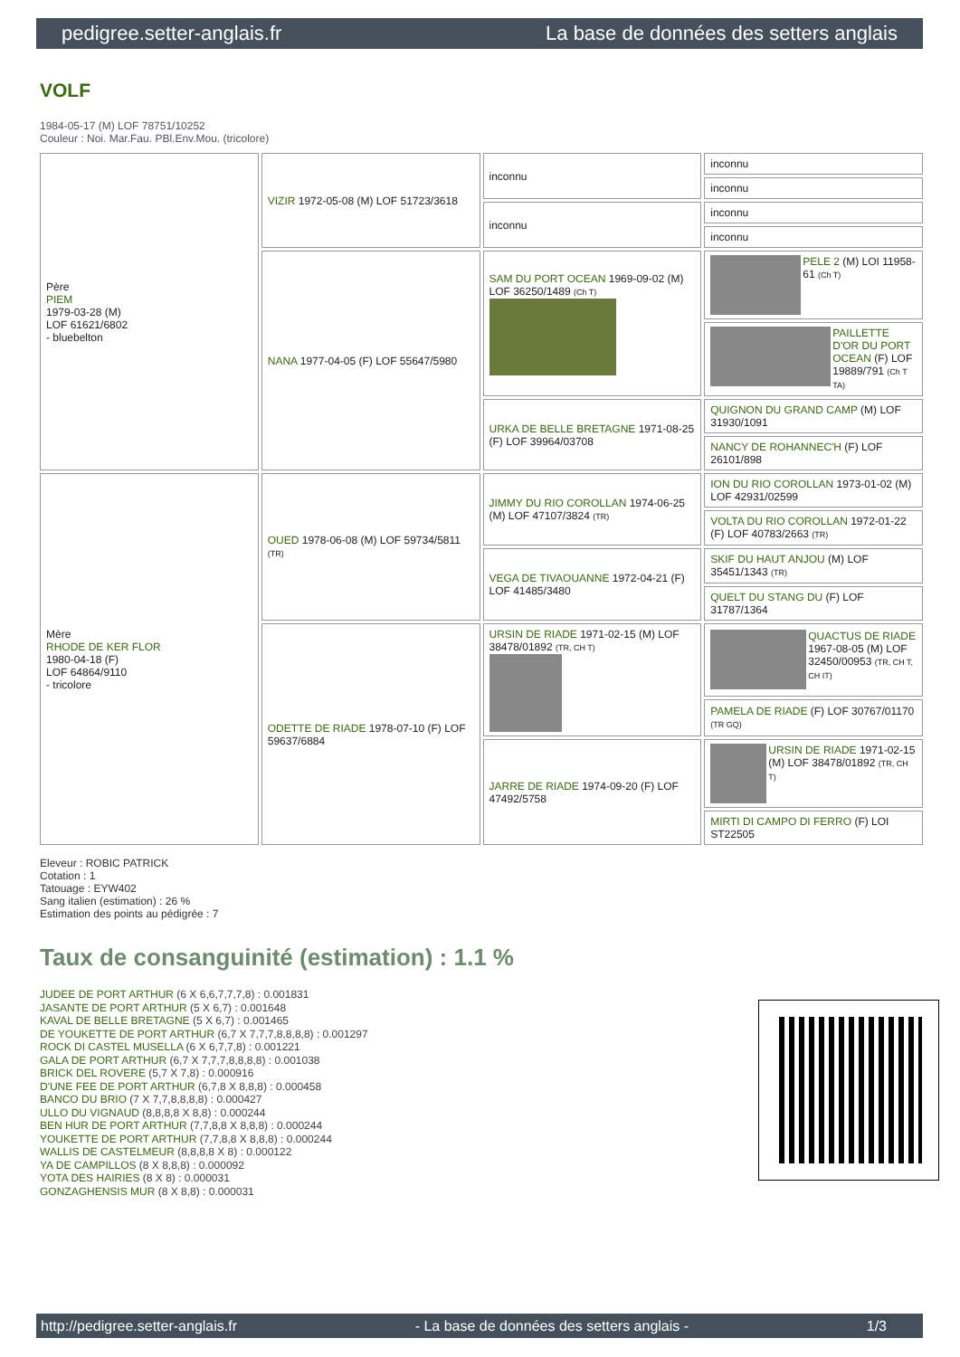pedigree.setter-anglais.fr La base de données des setters anglais
VOLF
1984-05-17 (M) LOF 78751/10252
Couleur : Noi. Mar.Fau. PBl.Env.Mou. (tricolore)
| Père PIEM 1979-03-28 (M) LOF 61621/6802 - bluebelton | VIZIR 1972-05-08 (M) LOF 51723/3618 | inconnu | inconnu |
| | | | inconnu |
| | | inconnu | inconnu |
| | | | inconnu |
| | NANA 1977-04-05 (F) LOF 55647/5980 | SAM DU PORT OCEAN 1969-09-02 (M) LOF 36250/1489 (Ch T) | PELE 2 (M) LOI 11958-61 (Ch T) |
| | | | PAILLETTE D'OR DU PORT OCEAN (F) LOF 19889/791 (Ch T TA) |
| | | URKA DE BELLE BRETAGNE 1971-08-25 (F) LOF 39964/03708 | QUIGNON DU GRAND CAMP (M) LOF 31930/1091 |
| | | | NANCY DE ROHANNEC'H (F) LOF 26101/898 |
| Mère RHODE DE KER FLOR 1980-04-18 (F) LOF 64864/9110 - tricolore | OUED 1978-06-08 (M) LOF 59734/5811 (TR) | JIMMY DU RIO COROLLAN 1974-06-25 (M) LOF 47107/3824 (TR) | ION DU RIO COROLLAN 1973-01-02 (M) LOF 42931/02599 |
| | | | VOLTA DU RIO COROLLAN 1972-01-22 (F) LOF 40783/2663 (TR) |
| | | VEGA DE TIVAOUANNE 1972-04-21 (F) LOF 41485/3480 | SKIF DU HAUT ANJOU (M) LOF 35451/1343 (TR) |
| | | | QUELT DU STANG DU (F) LOF 31787/1364 |
| | ODETTE DE RIADE 1978-07-10 (F) LOF 59637/6884 | URSIN DE RIADE 1971-02-15 (M) LOF 38478/01892 (TR, CH T) | QUACTUS DE RIADE 1967-08-05 (M) LOF 32450/00953 (TR, CH T, CH IT) |
| | | | PAMELA DE RIADE (F) LOF 30767/01170 (TR GQ) |
| | | JARRE DE RIADE 1974-09-20 (F) LOF 47492/5758 | URSIN DE RIADE 1971-02-15 (M) LOF 38478/01892 (TR, CH T) |
| | | | MIRTI DI CAMPO DI FERRO (F) LOI ST22505 |
Eleveur : ROBIC PATRICK
Cotation : 1
Tatouage : EYW402
Sang italien (estimation) : 26 %
Estimation des points au pédigrée : 7
Taux de consanguinité (estimation) : 1.1 %
JUDEE DE PORT ARTHUR (6 X 6,6,7,7,7,8) : 0.001831
JASANTE DE PORT ARTHUR (5 X 6,7) : 0.001648
KAVAL DE BELLE BRETAGNE (5 X 6,7) : 0.001465
DE YOUKETTE DE PORT ARTHUR (6,7 X 7,7,7,8,8,8,8) : 0.001297
ROCK DI CASTEL MUSELLA (6 X 6,7,7,8) : 0.001221
GALA DE PORT ARTHUR (6,7 X 7,7,7,8,8,8,8) : 0.001038
BRICK DEL ROVERE (5,7 X 7,8) : 0.000916
D'UNE FEE DE PORT ARTHUR (6,7,8 X 8,8,8) : 0.000458
BANCO DU BRIO (7 X 7,7,8,8,8,8) : 0.000427
ULLO DU VIGNAUD (8,8,8,8 X 8,8) : 0.000244
BEN HUR DE PORT ARTHUR (7,7,8,8 X 8,8,8) : 0.000244
YOUKETTE DE PORT ARTHUR (7,7,8,8 X 8,8,8) : 0.000244
WALLIS DE CASTELMEUR (8,8,8,8 X 8) : 0.000122
YA DE CAMPILLOS (8 X 8,8,8) : 0.000092
YOTA DES HAIRIES (8 X 8) : 0.000031
GONZAGHENSIS MUR (8 X 8,8) : 0.000031
http://pedigree.setter-anglais.fr - La base de données des setters anglais - 1/3